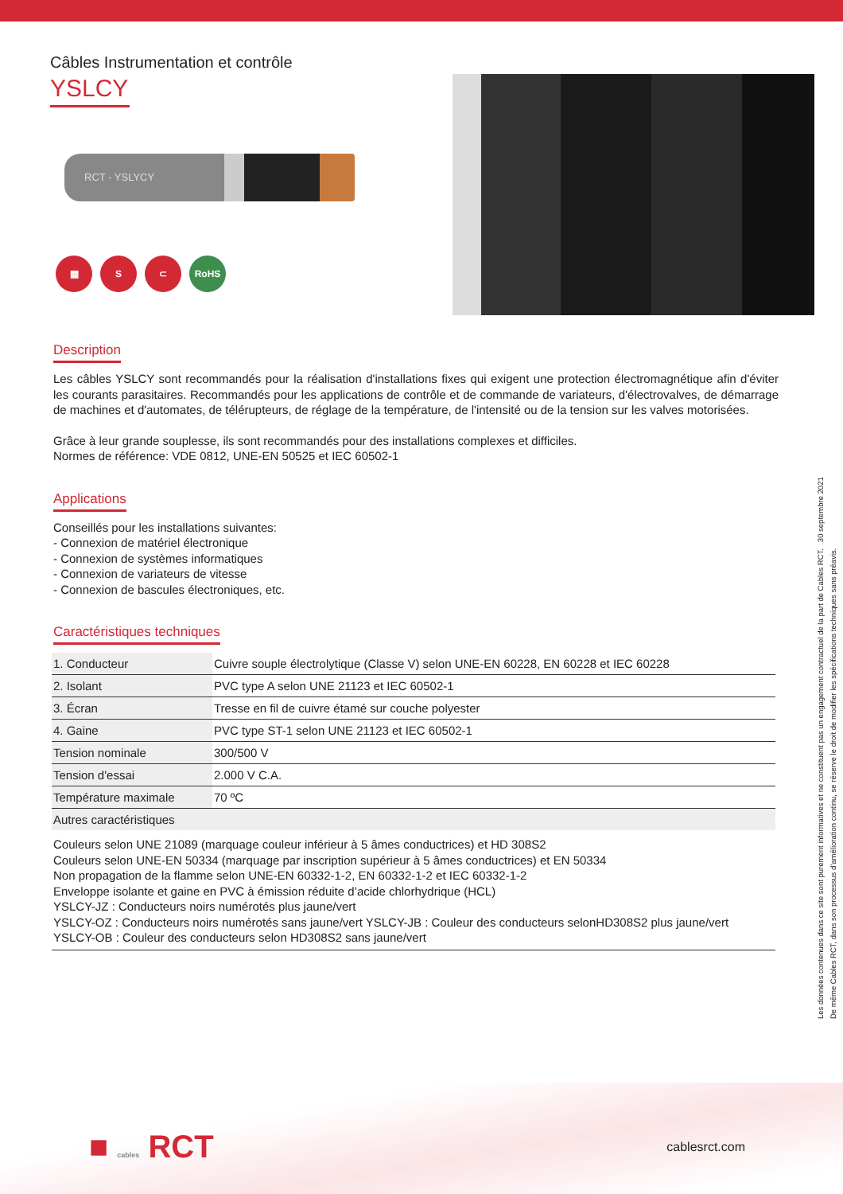Câbles Instrumentation et contrôle
YSLCY
RCT - YSLYCY
▦ S ⊂ RoHS
Description
Les câbles YSLCY sont recommandés pour la réalisation d'installations fixes qui exigent une protection électromagnétique afin d'éviter les courants parasitaires. Recommandés pour les applications de contrôle et de commande de variateurs, d'électrovalves, de démarrage de machines et d'automates, de télérupteurs, de réglage de la température, de l'intensité ou de la tension sur les valves motorisées.
Grâce à leur grande souplesse, ils sont recommandés pour des installations complexes et difficiles.
Normes de référence: VDE 0812, UNE-EN 50525 et IEC 60502-1
Applications
Conseillés pour les installations suivantes:
- Connexion de matériel électronique
- Connexion de systèmes informatiques
- Connexion de variateurs de vitesse
- Connexion de bascules électroniques, etc.
Caractéristiques techniques
| 1. Conducteur | Cuivre souple électrolytique (Classe V) selon UNE-EN 60228, EN 60228 et IEC 60228 |
| 2. Isolant | PVC type A selon UNE 21123 et IEC 60502-1 |
| 3. Écran | Tresse en fil de cuivre étamé sur couche polyester |
| 4. Gaine | PVC type ST-1 selon UNE 21123 et IEC 60502-1 |
| Tension nominale | 300/500 V |
| Tension d'essai | 2.000 V C.A. |
| Température maximale | 70 ºC |
| Autres caractéristiques | |
| Couleurs selon UNE 21089 (marquage couleur inférieur à 5 âmes conductrices) et HD 308S2 Couleurs selon UNE-EN 50334 (marquage par inscription supérieur à 5 âmes conductrices) et EN 50334 Non propagation de la flamme selon UNE-EN 60332-1-2, EN 60332-1-2 et IEC 60332-1-2 Enveloppe isolante et gaine en PVC à émission réduite d’acide chlorhydrique (HCL) YSLCY-JZ : Conducteurs noirs numérotés plus jaune/vert YSLCY-OZ : Conducteurs noirs numérotés sans jaune/vert YSLCY-JB : Couleur des conducteurs selonHD308S2 plus jaune/vert YSLCY-OB : Couleur des conducteurs selon HD308S2 sans jaune/vert | |
Les données contenues dans ce site sont purement informatives et ne constituent pas un engagement contractuel de la part de Cables RCT. 30 septembre 2021
De même Cables RCT, dans son processus d’amélioration continu, se réserve le droit de modifier les spécifications techniques sans préavis.
■ cables RCT
cablesrct.com